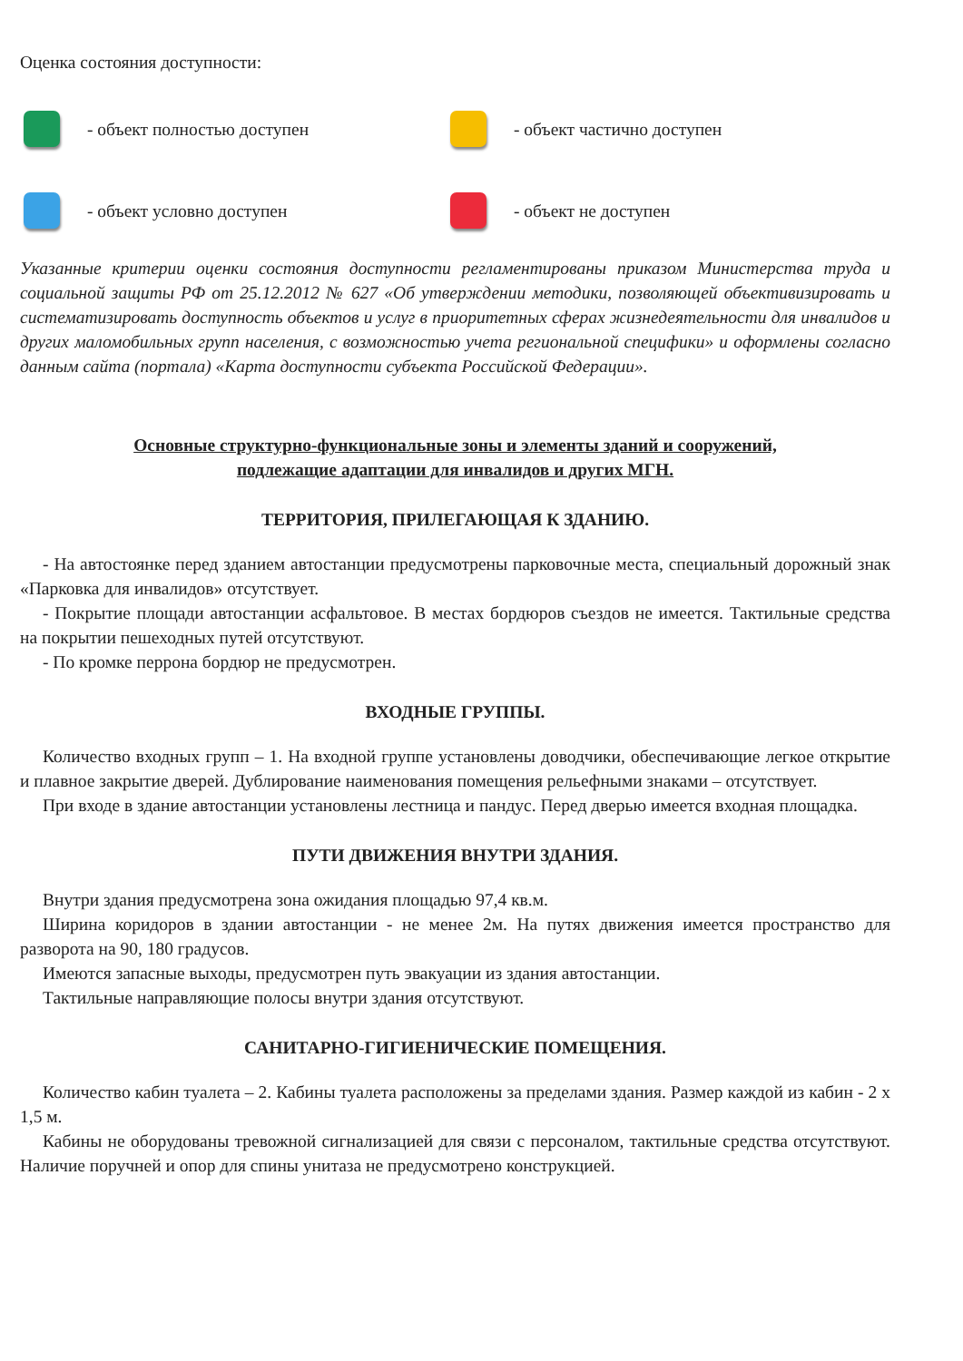Оценка состояния доступности:
- объект полностью доступен
- объект частично доступен
- объект условно доступен
- объект не доступен
Указанные критерии оценки состояния доступности регламентированы приказом Министерства труда и социальной защиты РФ от 25.12.2012 № 627 «Об утверждении методики, позволяющей объективизировать и систематизировать доступность объектов и услуг в приоритетных сферах жизнедеятельности для инвалидов и других маломобильных групп населения, с возможностью учета региональной специфики» и оформлены согласно данным сайта (портала) «Карта доступности субъекта Российской Федерации».
Основные структурно-функциональные зоны и элементы зданий и сооружений,
подлежащие адаптации для инвалидов и других МГН.
ТЕРРИТОРИЯ, ПРИЛЕГАЮЩАЯ К ЗДАНИЮ.
- На автостоянке перед зданием автостанции предусмотрены парковочные места, специальный дорожный знак «Парковка для инвалидов» отсутствует.
- Покрытие площади автостанции асфальтовое. В местах бордюров съездов не имеется. Тактильные средства на покрытии пешеходных путей отсутствуют.
- По кромке перрона бордюр не предусмотрен.
ВХОДНЫЕ ГРУППЫ.
Количество входных групп – 1. На входной группе установлены доводчики, обеспечивающие легкое открытие и плавное закрытие дверей. Дублирование наименования помещения рельефными знаками – отсутствует.
При входе в здание автостанции установлены лестница и пандус. Перед дверью имеется входная площадка.
ПУТИ ДВИЖЕНИЯ ВНУТРИ ЗДАНИЯ.
Внутри здания предусмотрена зона ожидания площадью 97,4 кв.м.
Ширина коридоров в здании автостанции - не менее 2м. На путях движения имеется пространство для разворота на 90, 180 градусов.
Имеются запасные выходы, предусмотрен путь эвакуации из здания автостанции.
Тактильные направляющие полосы внутри здания отсутствуют.
САНИТАРНО-ГИГИЕНИЧЕСКИЕ ПОМЕЩЕНИЯ.
Количество кабин туалета – 2. Кабины туалета расположены за пределами здания. Размер каждой из кабин - 2 х 1,5 м.
Кабины не оборудованы тревожной сигнализацией для связи с персоналом, тактильные средства отсутствуют. Наличие поручней и опор для спины унитаза не предусмотрено конструкцией.